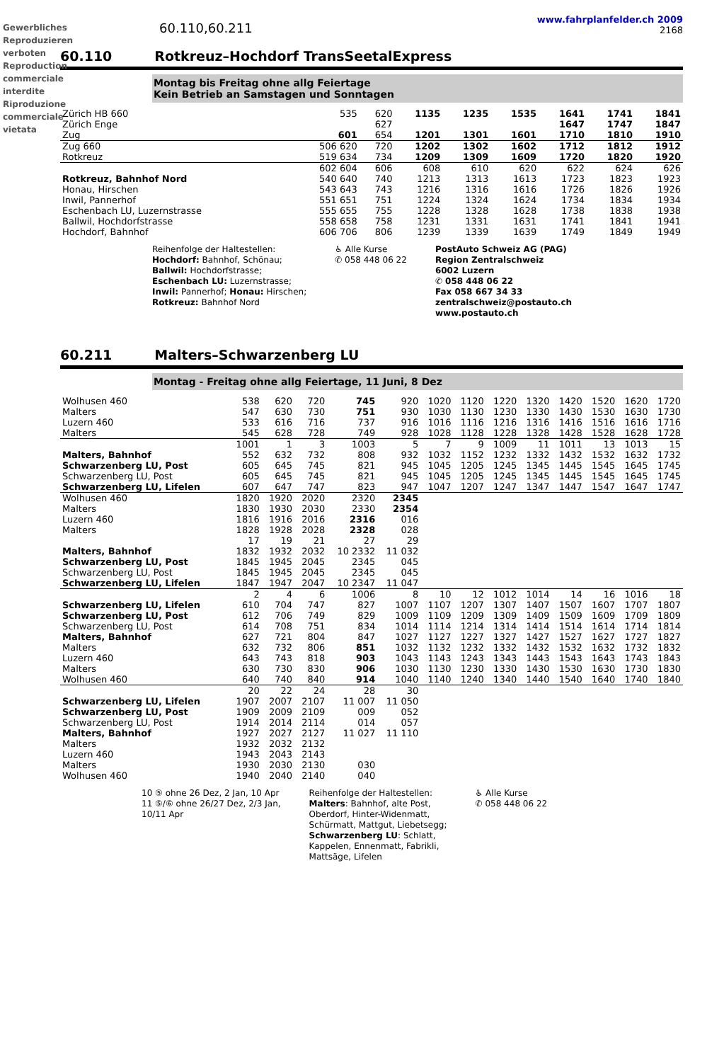Gewerbliches Reproduzieren verboten Reproduction commerciale interdite Riproduzione commerciale vietata
60.110,60.211
www.fahrplanfelder.ch 2009
2168
60.110 Rotkreuz–Hochdorf TransSeetalExpress
Montag bis Freitag ohne allg Feiertage
Kein Betrieb an Samstagen und Sonntagen
| Zürich HB 660 | 535 | 620 | 1135 | 1235 | 1535 | 1641 | 1741 | 1841 |
| Zürich Enge | | 627 | | | | 1647 | 1747 | 1847 |
| Zug | 601 | 654 | 1201 | 1301 | 1601 | 1710 | 1810 | 1910 |
| Zug 660 | 506 620 | 720 | 1202 | 1302 | 1602 | 1712 | 1812 | 1912 |
| Rotkreuz | 519 634 | 734 | 1209 | 1309 | 1609 | 1720 | 1820 | 1920 |
| | 602 604 | 606 | 608 | 610 | 620 | 622 | 624 | 626 |
| Rotkreuz, Bahnhof Nord | 540 640 | 740 | 1213 | 1313 | 1613 | 1723 | 1823 | 1923 |
| Honau, Hirschen | 543 643 | 743 | 1216 | 1316 | 1616 | 1726 | 1826 | 1926 |
| Inwil, Pannerhof | 551 651 | 751 | 1224 | 1324 | 1624 | 1734 | 1834 | 1934 |
| Eschenbach LU, Luzernstrasse | 555 655 | 755 | 1228 | 1328 | 1628 | 1738 | 1838 | 1938 |
| Ballwil, Hochdorfstrasse | 558 658 | 758 | 1231 | 1331 | 1631 | 1741 | 1841 | 1941 |
| Hochdorf, Bahnhof | 606 706 | 806 | 1239 | 1339 | 1639 | 1749 | 1849 | 1949 |
Reihenfolge der Haltestellen:
Hochdorf: Bahnhof, Schönau;
Ballwil: Hochdorfstrasse;
Eschenbach LU: Luzernstrasse;
Inwil: Pannerhof; Honau: Hirschen;
Rotkreuz: Bahnhof Nord
♿ Alle Kurse
✆ 058 448 06 22
PostAuto Schweiz AG (PAG)
Region Zentralschweiz
6002 Luzern
✆ 058 448 06 22
Fax 058 667 34 33
zentralschweiz@postauto.ch
www.postauto.ch
60.211 Malters–Schwarzenberg LU
Montag - Freitag ohne allg Feiertage, 11 Juni, 8 Dez
| Wolhusen 460 | 538 | 620 | 720 | 745 | 920 | 1020 | 1120 | 1220 | 1320 | 1420 | 1520 | 1620 | 1720 |
| Malters | 547 | 630 | 730 | 751 | 930 | 1030 | 1130 | 1230 | 1330 | 1430 | 1530 | 1630 | 1730 |
| Luzern 460 | 533 | 616 | 716 | 737 | 916 | 1016 | 1116 | 1216 | 1316 | 1416 | 1516 | 1616 | 1716 |
| Malters | 545 | 628 | 728 | 749 | 928 | 1028 | 1128 | 1228 | 1328 | 1428 | 1528 | 1628 | 1728 |
| | 1001 | 1 | 3 | 1003 | 5 | 7 | 9 | 1009 | 11 | 1011 | 13 | 1013 | 15 |
| Malters, Bahnhof | 552 | 632 | 732 | 808 | 932 | 1032 | 1152 | 1232 | 1332 | 1432 | 1532 | 1632 | 1732 |
| Schwarzenberg LU, Post | 605 | 645 | 745 | 821 | 945 | 1045 | 1205 | 1245 | 1345 | 1445 | 1545 | 1645 | 1745 |
| Schwarzenberg LU, Post | 605 | 645 | 745 | 821 | 945 | 1045 | 1205 | 1245 | 1345 | 1445 | 1545 | 1645 | 1745 |
| Schwarzenberg LU, Lifelen | 607 | 647 | 747 | 823 | 947 | 1047 | 1207 | 1247 | 1347 | 1447 | 1547 | 1647 | 1747 |
| Wolhusen 460 | 1820 | 1920 | 2020 | 2320 | 2345 | | | | | | | | |
| Malters | 1830 | 1930 | 2030 | 2330 | 2354 | | | | | | | | |
| Luzern 460 | 1816 | 1916 | 2016 | 2316 | 016 | | | | | | | | |
| Malters | 1828 | 1928 | 2028 | 2328 | 028 | | | | | | | | |
| | 17 | 19 | 21 | 27 | 29 | | | | | | | | |
| Malters, Bahnhof | 1832 | 1932 | 2032 | 10 2332 | 11 032 | | | | | | | | |
| Schwarzenberg LU, Post | 1845 | 1945 | 2045 | 2345 | 045 | | | | | | | | |
| Schwarzenberg LU, Post | 1845 | 1945 | 2045 | 2345 | 045 | | | | | | | | |
| Schwarzenberg LU, Lifelen | 1847 | 1947 | 2047 | 10 2347 | 11 047 | | | | | | | | |
| | 2 | 4 | 6 | 1006 | 8 | 10 | 12 | 1012 | 1014 | 14 | 16 | 1016 | 18 |
| Schwarzenberg LU, Lifelen | 610 | 704 | 747 | 827 | 1007 | 1107 | 1207 | 1307 | 1407 | 1507 | 1607 | 1707 | 1807 |
| Schwarzenberg LU, Post | 612 | 706 | 749 | 829 | 1009 | 1109 | 1209 | 1309 | 1409 | 1509 | 1609 | 1709 | 1809 |
| Schwarzenberg LU, Post | 614 | 708 | 751 | 834 | 1014 | 1114 | 1214 | 1314 | 1414 | 1514 | 1614 | 1714 | 1814 |
| Malters, Bahnhof | 627 | 721 | 804 | 847 | 1027 | 1127 | 1227 | 1327 | 1427 | 1527 | 1627 | 1727 | 1827 |
| Malters | 632 | 732 | 806 | 851 | 1032 | 1132 | 1232 | 1332 | 1432 | 1532 | 1632 | 1732 | 1832 |
| Luzern 460 | 643 | 743 | 818 | 903 | 1043 | 1143 | 1243 | 1343 | 1443 | 1543 | 1643 | 1743 | 1843 |
| Malters | 630 | 730 | 830 | 906 | 1030 | 1130 | 1230 | 1330 | 1430 | 1530 | 1630 | 1730 | 1830 |
| Wolhusen 460 | 640 | 740 | 840 | 914 | 1040 | 1140 | 1240 | 1340 | 1440 | 1540 | 1640 | 1740 | 1840 |
| | 20 | 22 | 24 | 28 | 30 | | | | | | | | |
| Schwarzenberg LU, Lifelen | 1907 | 2007 | 2107 | 11 007 | 11 050 | | | | | | | | |
| Schwarzenberg LU, Post | 1909 | 2009 | 2109 | 009 | 052 | | | | | | | | |
| Schwarzenberg LU, Post | 1914 | 2014 | 2114 | 014 | 057 | | | | | | | | |
| Malters, Bahnhof | 1927 | 2027 | 2127 | 11 027 | 11 110 | | | | | | | | |
| Malters | 1932 | 2032 | 2132 | | | | | | | | | | |
| Luzern 460 | 1943 | 2043 | 2143 | | | | | | | | | | |
| Malters | 1930 | 2030 | 2130 | 030 | | | | | | | | | |
| Wolhusen 460 | 1940 | 2040 | 2140 | 040 | | | | | | | | | |
10 ⑤ ohne 26 Dez, 2 Jan, 10 Apr
11 ⑤/⑥ ohne 26/27 Dez, 2/3 Jan,
10/11 Apr
Reihenfolge der Haltestellen:
Malters: Bahnhof, alte Post,
Oberdorf, Hinter-Widenmatt,
Schürmatt, Mattgut, Liebetsegg;
Schwarzenberg LU: Schlatt,
Kappelen, Ennenmatt, Fabrikli,
Mattsäge, Lifelen
♿ Alle Kurse
✆ 058 448 06 22